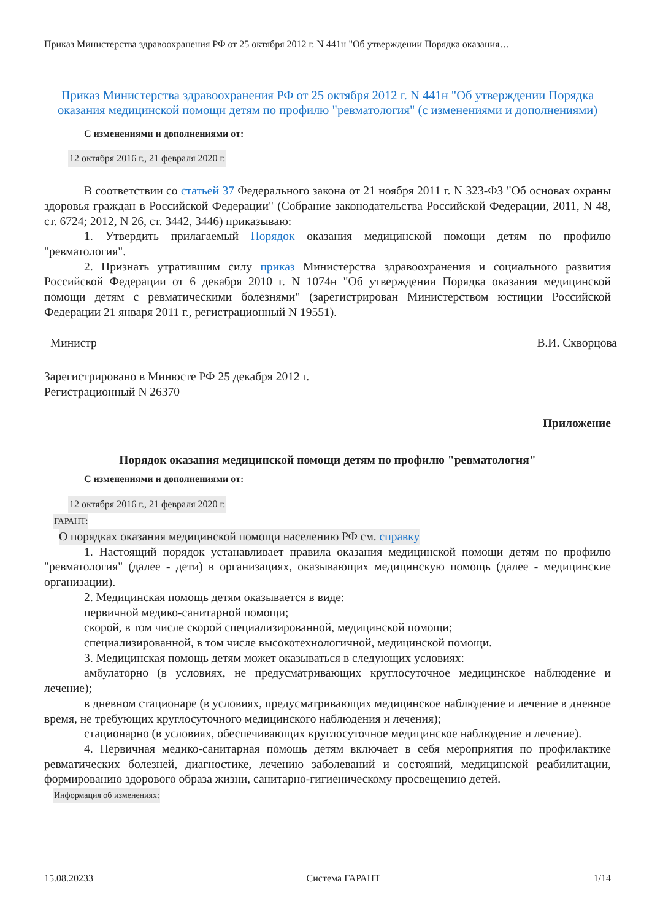Приказ Министерства здравоохранения РФ от 25 октября 2012 г. N 441н "Об утверждении Порядка оказания…
Приказ Министерства здравоохранения РФ от 25 октября 2012 г. N 441н "Об утверждении Порядка оказания медицинской помощи детям по профилю "ревматология" (с изменениями и дополнениями)
С изменениями и дополнениями от:
12 октября 2016 г., 21 февраля 2020 г.
В соответствии со статьей 37 Федерального закона от 21 ноября 2011 г. N 323-ФЗ "Об основах охраны здоровья граждан в Российской Федерации" (Собрание законодательства Российской Федерации, 2011, N 48, ст. 6724; 2012, N 26, ст. 3442, 3446) приказываю:
1. Утвердить прилагаемый Порядок оказания медицинской помощи детям по профилю "ревматология".
2. Признать утратившим силу приказ Министерства здравоохранения и социального развития Российской Федерации от 6 декабря 2010 г. N 1074н "Об утверждении Порядка оказания медицинской помощи детям с ревматическими болезнями" (зарегистрирован Министерством юстиции Российской Федерации 21 января 2011 г., регистрационный N 19551).
Министр В.И. Скворцова
Зарегистрировано в Минюсте РФ 25 декабря 2012 г.
Регистрационный N 26370
Приложение
Порядок оказания медицинской помощи детям по профилю "ревматология"
С изменениями и дополнениями от:
12 октября 2016 г., 21 февраля 2020 г.
ГАРАНТ:
О порядках оказания медицинской помощи населению РФ см. справку
1. Настоящий порядок устанавливает правила оказания медицинской помощи детям по профилю "ревматология" (далее - дети) в организациях, оказывающих медицинскую помощь (далее - медицинские организации).
2. Медицинская помощь детям оказывается в виде:
первичной медико-санитарной помощи;
скорой, в том числе скорой специализированной, медицинской помощи;
специализированной, в том числе высокотехнологичной, медицинской помощи.
3. Медицинская помощь детям может оказываться в следующих условиях:
амбулаторно (в условиях, не предусматривающих круглосуточное медицинское наблюдение и лечение);
в дневном стационаре (в условиях, предусматривающих медицинское наблюдение и лечение в дневное время, не требующих круглосуточного медицинского наблюдения и лечения);
стационарно (в условиях, обеспечивающих круглосуточное медицинское наблюдение и лечение).
4. Первичная медико-санитарная помощь детям включает в себя мероприятия по профилактике ревматических болезней, диагностике, лечению заболеваний и состояний, медицинской реабилитации, формированию здорового образа жизни, санитарно-гигиеническому просвещению детей.
Информация об изменениях:
15.08.20233 Система ГАРАНТ 1/14